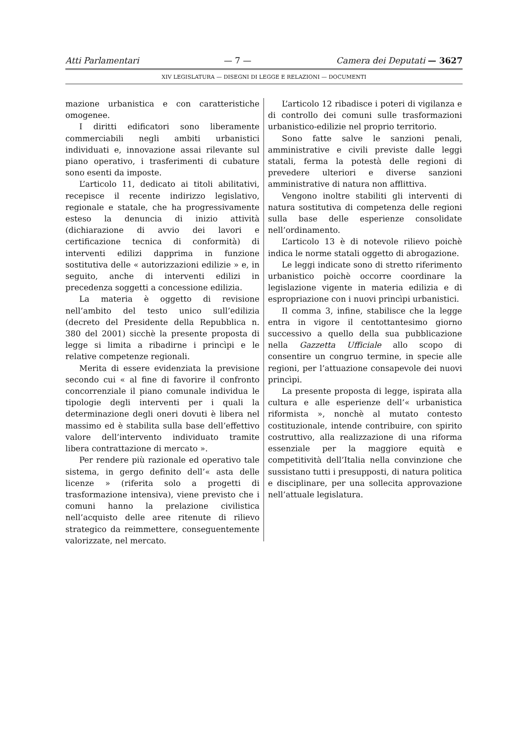Atti Parlamentari — 7 — Camera dei Deputati — 3627
XIV LEGISLATURA — DISEGNI DI LEGGE E RELAZIONI — DOCUMENTI
mazione urbanistica e con caratteristiche omogenee.
I diritti edificatori sono liberamente commerciabili negli ambiti urbanistici individuati e, innovazione assai rilevante sul piano operativo, i trasferimenti di cubature sono esenti da imposte.
L’articolo 11, dedicato ai titoli abilitativi, recepisce il recente indirizzo legislativo, regionale e statale, che ha progressivamente esteso la denuncia di inizio attività (dichiarazione di avvio dei lavori e certificazione tecnica di conformità) di interventi edilizi dapprima in funzione sostitutiva delle « autorizzazioni edilizie » e, in seguito, anche di interventi edilizi in precedenza soggetti a concessione edilizia.
La materia è oggetto di revisione nell’ambito del testo unico sull’edilizia (decreto del Presidente della Repubblica n. 380 del 2001) sicchè la presente proposta di legge si limita a ribadirne i princìpi e le relative competenze regionali.
Merita di essere evidenziata la previsione secondo cui « al fine di favorire il confronto concorrenziale il piano comunale individua le tipologie degli interventi per i quali la determinazione degli oneri dovuti è libera nel massimo ed è stabilita sulla base dell’effettivo valore dell’intervento individuato tramite libera contrattazione di mercato ».
Per rendere più razionale ed operativo tale sistema, in gergo definito dell’« asta delle licenze » (riferita solo a progetti di trasformazione intensiva), viene previsto che i comuni hanno la prelazione civilistica nell’acquisto delle aree ritenute di rilievo strategico da reimmettere, conseguentemente valorizzate, nel mercato.
L’articolo 12 ribadisce i poteri di vigilanza e di controllo dei comuni sulle trasformazioni urbanistico-edilizie nel proprio territorio.
Sono fatte salve le sanzioni penali, amministrative e civili previste dalle leggi statali, ferma la potestà delle regioni di prevedere ulteriori e diverse sanzioni amministrative di natura non afflittiva.
Vengono inoltre stabiliti gli interventi di natura sostitutiva di competenza delle regioni sulla base delle esperienze consolidate nell’ordinamento.
L’articolo 13 è di notevole rilievo poichè indica le norme statali oggetto di abrogazione.
Le leggi indicate sono di stretto riferimento urbanistico poichè occorre coordinare la legislazione vigente in materia edilizia e di espropriazione con i nuovi princìpi urbanistici.
Il comma 3, infine, stabilisce che la legge entra in vigore il centottantesimo giorno successivo a quello della sua pubblicazione nella Gazzetta Ufficiale allo scopo di consentire un congruo termine, in specie alle regioni, per l’attuazione consapevole dei nuovi princìpi.
La presente proposta di legge, ispirata alla cultura e alle esperienze dell’« urbanistica riformista », nonchè al mutato contesto costituzionale, intende contribuire, con spirito costruttivo, alla realizzazione di una riforma essenziale per la maggiore equità e competitività dell’Italia nella convinzione che sussistano tutti i presupposti, di natura politica e disciplinare, per una sollecita approvazione nell’attuale legislatura.